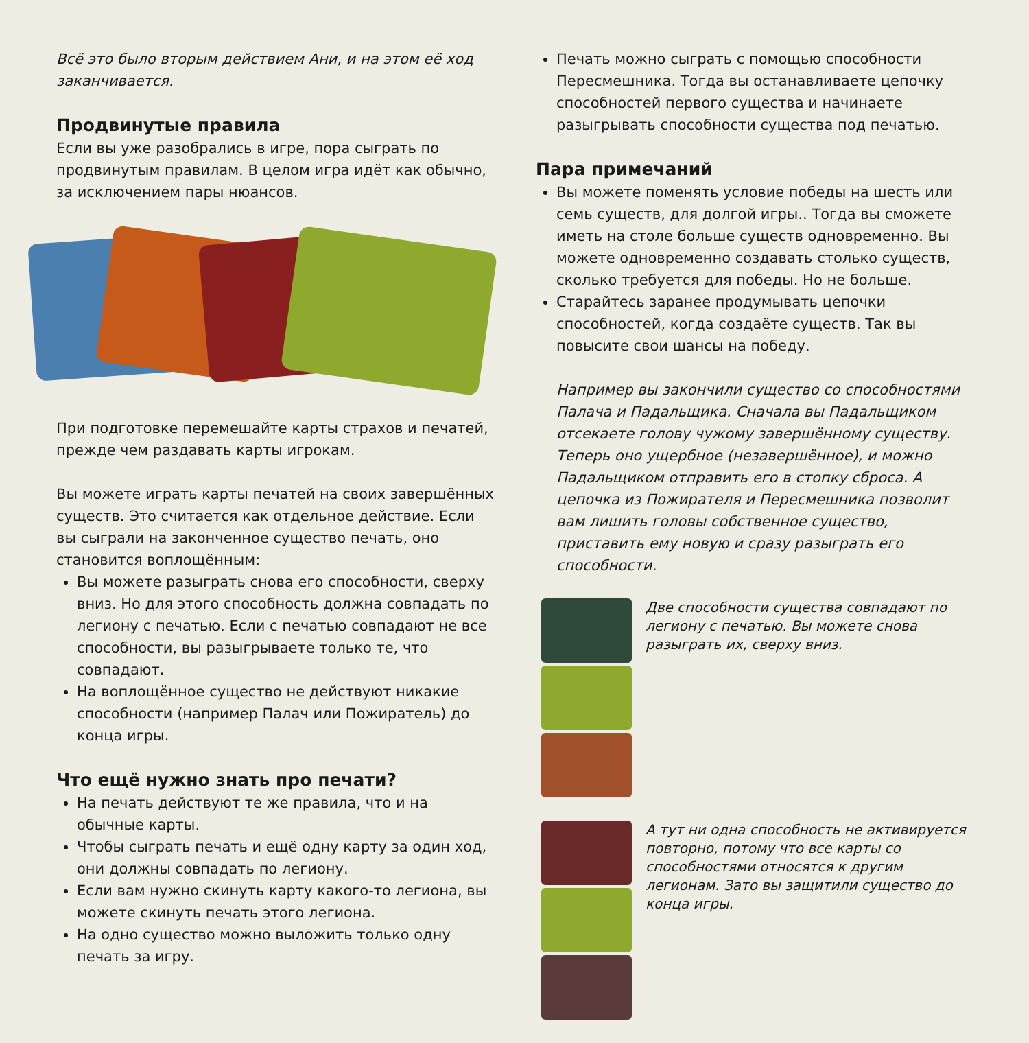Всё это было вторым действием Ани, и на этом её ход заканчивается.
Продвинутые правила
Если вы уже разобрались в игре, пора сыграть по продвинутым правилам. В целом игра идёт как обычно, за исключением пары нюансов.
При подготовке перемешайте карты страхов и печатей, прежде чем раздавать карты игрокам.
Вы можете играть карты печатей на своих завершённых существ. Это считается как отдельное действие. Если вы сыграли на законченное существо печать, оно становится воплощённым:
Вы можете разыграть снова его способности, сверху вниз. Но для этого способность должна совпадать по легиону с печатью. Если с печатью совпадают не все способности, вы разыгрываете только те, что совпадают.
На воплощённое существо не действуют никакие способности (например Палач или Пожиратель) до конца игры.
Что ещё нужно знать про печати?
На печать действуют те же правила, что и на обычные карты.
Чтобы сыграть печать и ещё одну карту за один ход, они должны совпадать по легиону.
Если вам нужно скинуть карту какого-то легиона, вы можете скинуть печать этого легиона.
На одно существо можно выложить только одну печать за игру.
Печать можно сыграть с помощью способности Пересмешника. Тогда вы останавливаете цепочку способностей первого существа и начинаете разыгрывать способности существа под печатью.
Пара примечаний
Вы можете поменять условие победы на шесть или семь существ, для долгой игры.. Тогда вы сможете иметь на столе больше существ одновременно. Вы можете одновременно создавать столько существ, сколько требуется для победы. Но не больше.
Старайтесь заранее продумывать цепочки способностей, когда создаёте существ. Так вы повысите свои шансы на победу.
Например вы закончили существо со способностями Палача и Падальщика. Сначала вы Падальщиком отсекаете голову чужому завершённому существу. Теперь оно ущербное (незавершённое), и можно Падальщиком отправить его в стопку сброса. А цепочка из Пожирателя и Пересмешника позволит вам лишить головы собственное существо, приставить ему новую и сразу разыграть его способности.
Две способности существа совпадают по легиону с печатью. Вы можете снова разыграть их, сверху вниз.
А тут ни одна способность не активи­руется повторно, потому что все карты со способностями относятся к другим легионам. Зато вы защитили существо до конца игры.